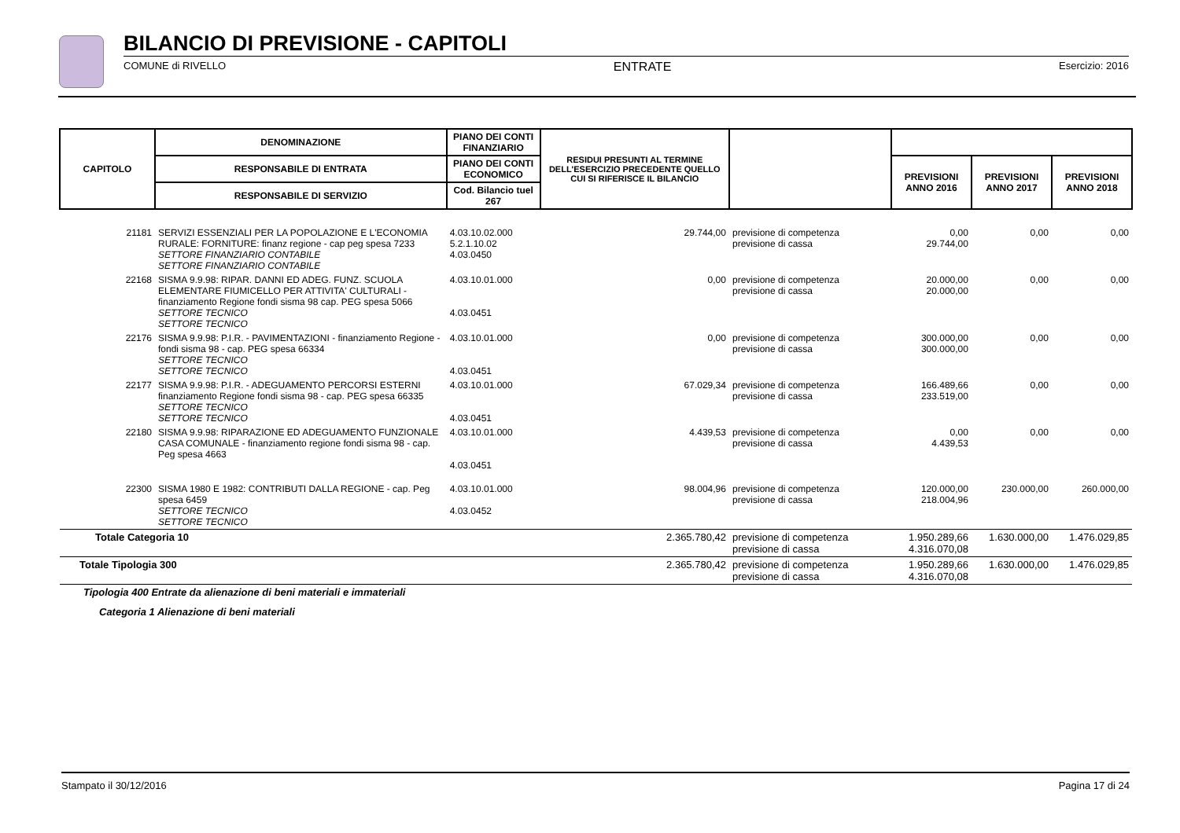BILANCIO DI PREVISIONE - CAPITOLI
COMUNE di RIVELLO ENTRATE Esercizio: 2016
| CAPITOLO | DENOMINAZIONE | PIANO DEI CONTI FINANZIARIO | RESIDUI PRESUNTI AL TERMINE DELL'ESERCIZIO PRECEDENTE QUELLO CUI SI RIFERISCE IL BILANCIO | | | | |
| --- | --- | --- | --- | --- | --- | --- | --- |
| | RESPONSABILE DI ENTRATA | PIANO DEI CONTI ECONOMICO | | | PREVISIONI ANNO 2016 | PREVISIONI ANNO 2017 | PREVISIONI ANNO 2018 |
| | RESPONSABILE DI SERVIZIO | Cod. Bilancio tuel 267 | | | | | |
| 21181 | SERVIZI ESSENZIALI PER LA POPOLAZIONE E L'ECONOMIA RURALE: FORNITURE: finanz regione - cap peg spesa 7233 SETTORE FINANZIARIO CONTABILE SETTORE FINANZIARIO CONTABILE | 4.03.10.02.000 5.2.1.10.02 4.03.0450 | 29.744,00 | previsione di competenza previsione di cassa | 0,00 29.744,00 | 0,00 | 0,00 |
| 22168 | SISMA 9.9.98: RIPAR. DANNI ED ADEG. FUNZ. SCUOLA ELEMENTARE FIUMICELLO PER ATTIVITA' CULTURALI - finanziamento Regione fondi sisma 98 cap. PEG spesa 5066 SETTORE TECNICO SETTORE TECNICO | 4.03.10.01.000 4.03.0451 | 0,00 | previsione di competenza previsione di cassa | 20.000,00 20.000,00 | 0,00 | 0,00 |
| 22176 | SISMA 9.9.98: P.I.R. - PAVIMENTAZIONI - finanziamento Regione - fondi sisma 98 - cap. PEG spesa 66334 SETTORE TECNICO SETTORE TECNICO | 4.03.10.01.000 4.03.0451 | 0,00 | previsione di competenza previsione di cassa | 300.000,00 300.000,00 | 0,00 | 0,00 |
| 22177 | SISMA 9.9.98: P.I.R. - ADEGUAMENTO PERCORSI ESTERNI finanziamento Regione fondi sisma 98 - cap. PEG spesa 66335 SETTORE TECNICO SETTORE TECNICO | 4.03.10.01.000 4.03.0451 | 67.029,34 | previsione di competenza previsione di cassa | 166.489,66 233.519,00 | 0,00 | 0,00 |
| 22180 | SISMA 9.9.98: RIPARAZIONE ED ADEGUAMENTO FUNZIONALE CASA COMUNALE - finanziamento regione fondi sisma 98 - cap. Peg spesa 4663 | 4.03.10.01.000 4.03.0451 | 4.439,53 | previsione di competenza previsione di cassa | 0,00 4.439,53 | 0,00 | 0,00 |
| 22300 | SISMA 1980 E 1982: CONTRIBUTI DALLA REGIONE - cap. Peg spesa 6459 SETTORE TECNICO SETTORE TECNICO | 4.03.10.01.000 4.03.0452 | 98.004,96 | previsione di competenza previsione di cassa | 120.000,00 218.004,96 | 230.000,00 | 260.000,00 |
| Totale Categoria 10 | | | 2.365.780,42 | previsione di competenza previsione di cassa | 1.950.289,66 4.316.070,08 | 1.630.000,00 | 1.476.029,85 |
| Totale Tipologia 300 | | | 2.365.780,42 | previsione di competenza previsione di cassa | 1.950.289,66 4.316.070,08 | 1.630.000,00 | 1.476.029,85 |
| Tipologia 400 Entrate da alienazione di beni materiali e immateriali | | | | | | | |
| Categoria 1 Alienazione di beni materiali | | | | | | | |
Stampato il 30/12/2016 Pagina 17 di 24